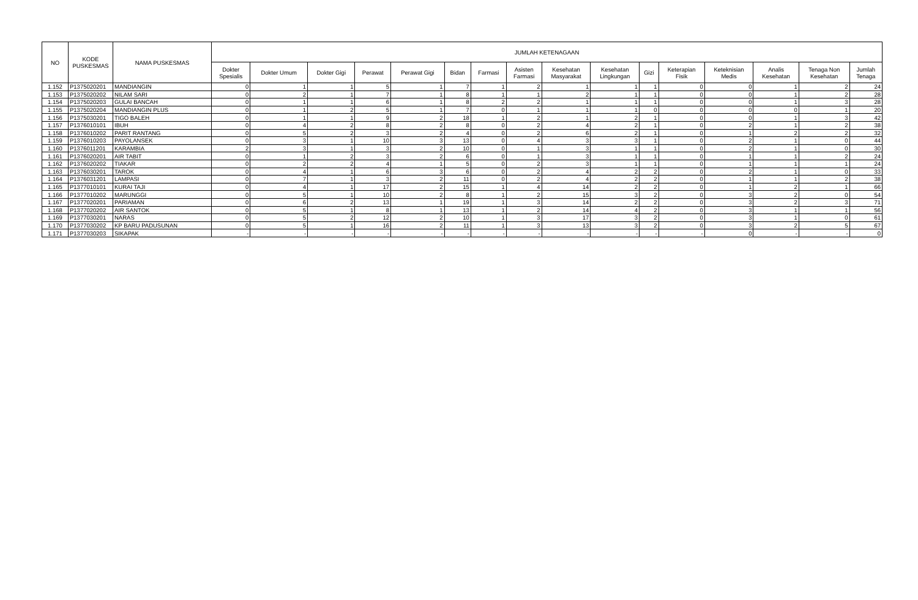| NO | KODE PUSKESMAS | NAMA PUSKESMAS | JUMLAH KETENAGAAN | | | | | | | | | | | | | | | |
| --- | --- | --- | --- | --- | --- | --- | --- | --- | --- | --- | --- | --- | --- | --- | --- | --- | --- | --- |
| | | | Dokter Spesialis | Dokter Umum | Dokter Gigi | Perawat | Perawat Gigi | Bidan | Farmasi | Asisten Farmasi | Kesehatan Masyarakat | Kesehatan Lingkungan | Gizi | Keterapian Fisik | Keteknisian Medis | Analis Kesehatan | Tenaga Non Kesehatan | Jumlah Tenaga |
| 1.152 | P1375020201 | MANDIANGIN | 0 | 1 | 1 | 5 | 1 | 7 | 1 | 2 | 1 | 1 | 1 | 0 | 0 | 1 | 2 | 24 |
| 1.153 | P1375020202 | NILAM SARI | 0 | 2 | 1 | 7 | 1 | 8 | 1 | 1 | 2 | 1 | 1 | 0 | 0 | 1 | 2 | 28 |
| 1.154 | P1375020203 | GULAI BANCAH | 0 | 1 | 1 | 6 | 1 | 8 | 2 | 2 | 1 | 1 | 1 | 0 | 0 | 1 | 3 | 28 |
| 1.155 | P1375020204 | MANDIANGIN PLUS | 0 | 1 | 2 | 5 | 1 | 7 | 0 | 1 | 1 | 1 | 0 | 0 | 0 | 0 | 1 | 20 |
| 1.156 | P1375030201 | TIGO BALEH | 0 | 1 | 1 | 9 | 2 | 18 | 1 | 2 | 1 | 2 | 1 | 0 | 0 | 1 | 3 | 42 |
| 1.157 | P1376010101 | IBUH | 0 | 4 | 2 | 8 | 2 | 8 | 0 | 2 | 4 | 2 | 1 | 0 | 2 | 1 | 2 | 38 |
| 1.158 | P1376010202 | PARIT RANTANG | 0 | 5 | 2 | 3 | 2 | 4 | 0 | 2 | 6 | 2 | 1 | 0 | 1 | 2 | 2 | 32 |
| 1.159 | P1376010203 | PAYOLANSEK | 0 | 3 | 1 | 10 | 3 | 13 | 0 | 4 | 3 | 3 | 1 | 0 | 2 | 1 | 0 | 44 |
| 1.160 | P1376011201 | KARAMBIA | 2 | 3 | 1 | 3 | 2 | 10 | 0 | 1 | 3 | 1 | 1 | 0 | 2 | 1 | 0 | 30 |
| 1.161 | P1376020201 | AIR TABIT | 0 | 1 | 2 | 3 | 2 | 6 | 0 | 1 | 3 | 1 | 1 | 0 | 1 | 1 | 2 | 24 |
| 1.162 | P1376020202 | TIAKAR | 0 | 2 | 2 | 4 | 1 | 5 | 0 | 2 | 3 | 1 | 1 | 0 | 1 | 1 | 1 | 24 |
| 1.163 | P1376030201 | TAROK | 0 | 4 | 1 | 6 | 3 | 6 | 0 | 2 | 4 | 2 | 2 | 0 | 2 | 1 | 0 | 33 |
| 1.164 | P1376031201 | LAMPASI | 0 | 7 | 1 | 3 | 2 | 11 | 0 | 2 | 4 | 2 | 2 | 0 | 1 | 1 | 2 | 38 |
| 1.165 | P1377010101 | KURAI TAJI | 0 | 4 | 1 | 17 | 2 | 15 | 1 | 4 | 14 | 2 | 2 | 0 | 1 | 2 | 1 | 66 |
| 1.166 | P1377010202 | MARUNGGI | 0 | 5 | 1 | 10 | 2 | 8 | 1 | 2 | 15 | 3 | 2 | 0 | 3 | 2 | 0 | 54 |
| 1.167 | P1377020201 | PARIAMAN | 0 | 6 | 2 | 13 | 1 | 19 | 1 | 3 | 14 | 2 | 2 | 0 | 3 | 2 | 3 | 71 |
| 1.168 | P1377020202 | AIR SANTOK | 0 | 5 | 1 | 8 | 1 | 13 | 1 | 2 | 14 | 4 | 2 | 0 | 3 | 1 | 1 | 56 |
| 1.169 | P1377030201 | NARAS | 0 | 5 | 2 | 12 | 2 | 10 | 1 | 3 | 17 | 3 | 2 | 0 | 3 | 1 | 0 | 61 |
| 1.170 | P1377030202 | KP BARU PADUSUNAN | 0 | 5 | 1 | 16 | 2 | 11 | 1 | 3 | 13 | 3 | 2 | 0 | 3 | 2 | 5 | 67 |
| 1.171 | P1377030203 | SIKAPAK | - | - | - | - | - | - | - | - | - | - | - | - | 0 | - | - | 0 |